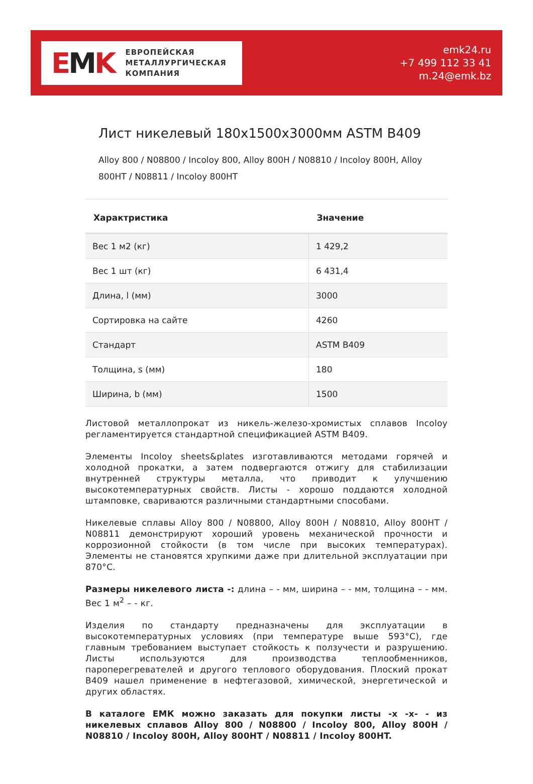EMK
ЕВРОПЕЙСКАЯ
МЕТАЛЛУРГИЧЕСКАЯ
КОМПАНИЯ
emk24.ru
+7 499 112 33 41
m.24@emk.bz
Лист никелевый 180x1500x3000мм ASTM B409
Alloy 800 / N08800 / Incoloy 800, Alloy 800H / N08810 / Incoloy 800H, Alloy 800HT / N08811 / Incoloy 800HT
| Характристика | Значение |
| --- | --- |
| Вес 1 м2 (кг) | 1 429,2 |
| Вес 1 шт (кг) | 6 431,4 |
| Длина, l (мм) | 3000 |
| Сортировка на сайте | 4260 |
| Стандарт | ASTM B409 |
| Толщина, s (мм) | 180 |
| Ширина, b (мм) | 1500 |
Листовой металлопрокат из никель-железо-хромистых сплавов Incoloy регламентируется стандартной спецификацией ASTM B409.
Элементы Incoloy sheets&plates изготавливаются методами горячей и холодной прокатки, а затем подвергаются отжигу для стабилизации внутренней структуры металла, что приводит к улучшению высокотемпературных свойств. Листы - хорошо поддаются холодной штамповке, свариваются различными стандартными способами.
Никелевые сплавы Alloy 800 / N08800, Alloy 800H / N08810, Alloy 800HT / N08811 демонстрируют хороший уровень механической прочности и коррозионной стойкости (в том числе при высоких температурах). Элементы не становятся хрупкими даже при длительной эксплуатации при 870°C.
Размеры никелевого листа -: длина – - мм, ширина – - мм, толщина – - мм. Вес 1 м<sup>2</sup> – - кг.
Изделия по стандарту предназначены для эксплуатации в высокотемпературных условиях (при температуре выше 593°C), где главным требованием выступает стойкость к ползучести и разрушению. Листы используются для производства теплообменников, пароперегревателей и другого теплового оборудования. Плоский прокат B409 нашел применение в нефтегазовой, химической, энергетической и других областях.
В каталоге ЕМК можно заказать для покупки листы -x -x- - из никелевых сплавов Alloy 800 / N08800 / Incoloy 800, Alloy 800H / N08810 / Incoloy 800H, Alloy 800HT / N08811 / Incoloy 800HT.